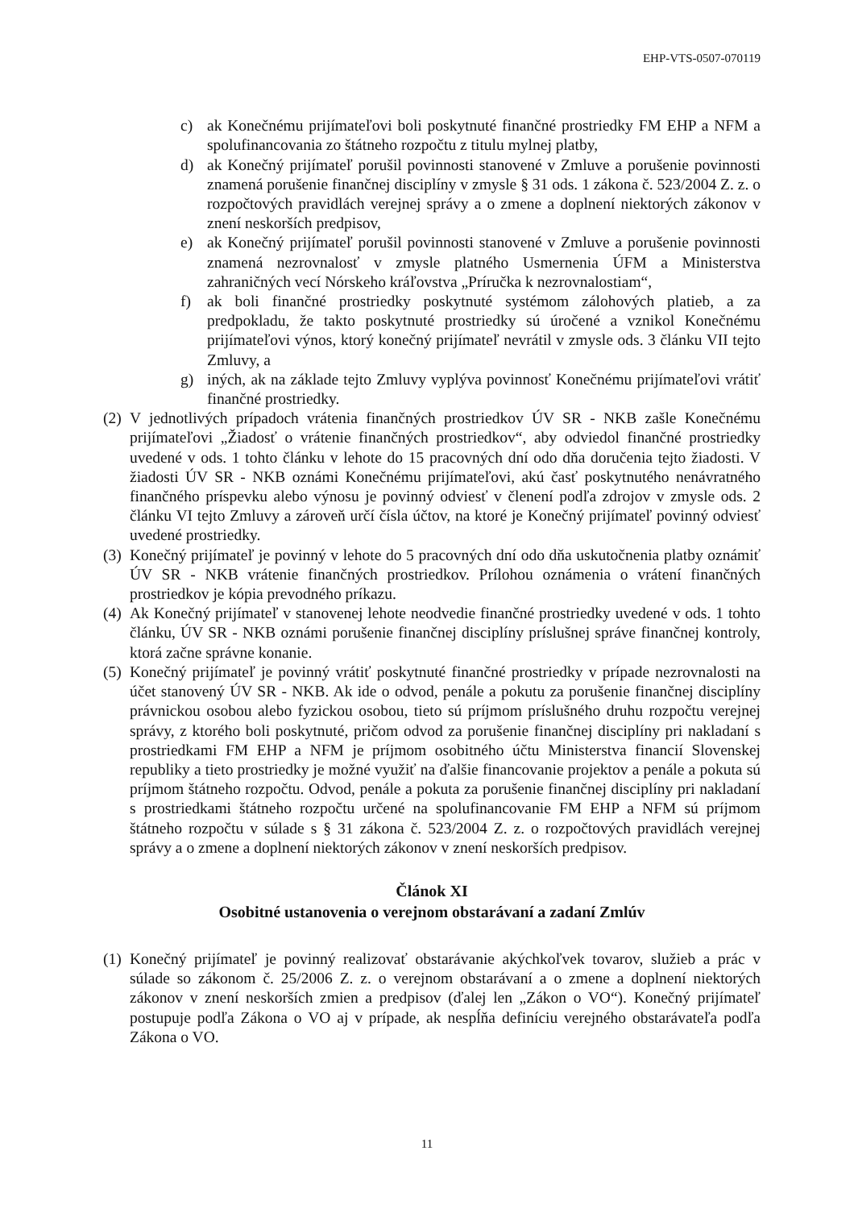EHP-VTS-0507-070119
c) ak Konečnému prijímateľovi boli poskytnuté finančné prostriedky FM EHP a NFM a spolufinancovania zo štátneho rozpočtu z titulu mylnej platby,
d) ak Konečný prijímateľ porušil povinnosti stanovené v Zmluve a porušenie povinnosti znamená porušenie finančnej disciplíny v zmysle § 31 ods. 1 zákona č. 523/2004 Z. z. o rozpočtových pravidlách verejnej správy a o zmene a doplnení niektorých zákonov v znení neskorších predpisov,
e) ak Konečný prijímateľ porušil povinnosti stanovené v Zmluve a porušenie povinnosti znamená nezrovnalosť v zmysle platného Usmernenia ÚFM a Ministerstva zahraničných vecí Nórskeho kráľovstva „Príručka k nezrovnalostiam“,
f) ak boli finančné prostriedky poskytnuté systémom zálohových platieb, a za predpokladu, že takto poskytnuté prostriedky sú úročené a vznikol Konečnému prijímateľovi výnos, ktorý konečný prijímateľ nevrátil v zmysle ods. 3 článku VII tejto Zmluvy, a
g) iných, ak na základe tejto Zmluvy vyplýva povinnosť Konečnému prijímateľovi vrátiť finančné prostriedky.
(2) V jednotlivých prípadoch vrátenia finančných prostriedkov ÚV SR - NKB zašle Konečnému prijímateľovi „Žiadosť o vrátenie finančných prostriedkov“, aby odviedol finančné prostriedky uvedené v ods. 1 tohto článku v lehote do 15 pracovných dní odo dňa doručenia tejto žiadosti. V žiadosti ÚV SR - NKB oznámi Konečnému prijímateľovi, akú časť poskytnutého nenávratného finančného príspevku alebo výnosu je povinný odviesť v členení podľa zdrojov v zmysle ods. 2 článku VI tejto Zmluvy a zároveň určí čísla účtov, na ktoré je Konečný prijímateľ povinný odviesť uvedené prostriedky.
(3) Konečný prijímateľ je povinný v lehote do 5 pracovných dní odo dňa uskutočnenia platby oznámiť ÚV SR - NKB vrátenie finančných prostriedkov. Prílohou oznámenia o vrátení finančných prostriedkov je kópia prevodného príkazu.
(4) Ak Konečný prijímateľ v stanovenej lehote neodvedie finančné prostriedky uvedené v ods. 1 tohto článku, ÚV SR - NKB oznámi porušenie finančnej disciplíny príslušnej správe finančnej kontroly, ktorá začne správne konanie.
(5) Konečný prijímateľ je povinný vrátiť poskytnuté finančné prostriedky v prípade nezrovnalosti na účet stanovený ÚV SR - NKB. Ak ide o odvod, penále a pokutu za porušenie finančnej disciplíny právnickou osobou alebo fyzickou osobou, tieto sú príjmom príslušného druhu rozpočtu verejnej správy, z ktorého boli poskytnuté, pričom odvod za porušenie finančnej disciplíny pri nakladaní s prostriedkami FM EHP a NFM je príjmom osobitného účtu Ministerstva financií Slovenskej republiky a tieto prostriedky je možné využiť na ďalšie financovanie projektov a penále a pokuta sú príjmom štátneho rozpočtu. Odvod, penále a pokuta za porušenie finančnej disciplíny pri nakladaní s prostriedkami štátneho rozpočtu určené na spolufinancovanie FM EHP a NFM sú príjmom štátneho rozpočtu v súlade s § 31 zákona č. 523/2004 Z. z. o rozpočtových pravidlách verejnej správy a o zmene a doplnení niektorých zákonov v znení neskorších predpisov.
Článok XI
Osobitné ustanovenia o verejnom obstarávaní a zadaní Zmlúv
(1) Konečný prijímateľ je povinný realizovať obstarávanie akýchkoľvek tovarov, služieb a prác v súlade so zákonom č. 25/2006 Z. z. o verejnom obstarávaní a o zmene a doplnení niektorých zákonov v znení neskorších zmien a predpisov (ďalej len „Zákon o VO“). Konečný prijímateľ postupuje podľa Zákona o VO aj v prípade, ak nespĺňa definíciu verejného obstarávateľa podľa Zákona o VO.
11